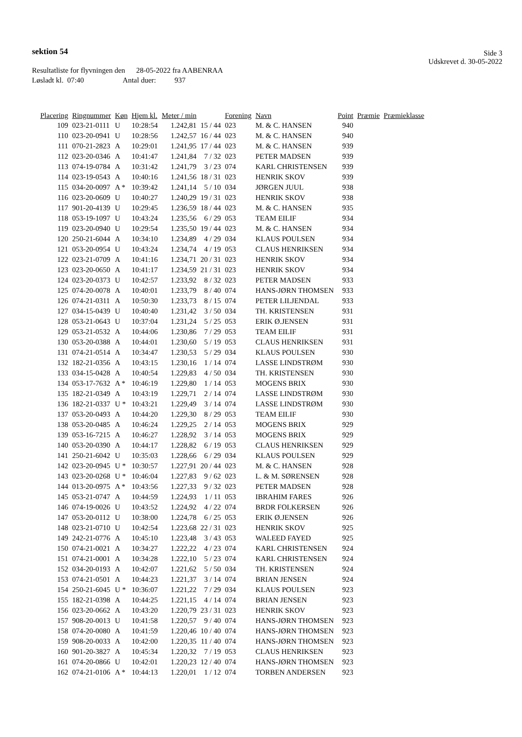sektion 54
Side 3
Udskrevet d. 30-05-2022
Resultatliste for flyvningen den 28-05-2022 fra AABENRAA
Løsladt kl. 07:40 Antal duer: 937
| Placering | Ringnummer | Køn | Hjem kl. | Meter / min | | Forening | Navn | Point | Præmie | Præmieklasse |
| --- | --- | --- | --- | --- | --- | --- | --- | --- | --- | --- |
| 109 | 023-21-0111 | U | 10:28:54 | 1.242,81 | 15 / 44 | 023 | M. & C. HANSEN | 940 | | |
| 110 | 023-20-0941 | U | 10:28:56 | 1.242,57 | 16 / 44 | 023 | M. & C. HANSEN | 940 | | |
| 111 | 070-21-2823 | A | 10:29:01 | 1.241,95 | 17 / 44 | 023 | M. & C. HANSEN | 939 | | |
| 112 | 023-20-0346 | A | 10:41:47 | 1.241,84 | 7 / 32 | 023 | PETER MADSEN | 939 | | |
| 113 | 074-19-0784 | A | 10:31:42 | 1.241,79 | 3 / 23 | 074 | KARL CHRISTENSEN | 939 | | |
| 114 | 023-19-0543 | A | 10:40:16 | 1.241,56 | 18 / 31 | 023 | HENRIK SKOV | 939 | | |
| 115 | 034-20-0097 | A * | 10:39:42 | 1.241,14 | 5 / 10 | 034 | JØRGEN JUUL | 938 | | |
| 116 | 023-20-0609 | U | 10:40:27 | 1.240,29 | 19 / 31 | 023 | HENRIK SKOV | 938 | | |
| 117 | 901-20-4139 | U | 10:29:45 | 1.236,59 | 18 / 44 | 023 | M. & C. HANSEN | 935 | | |
| 118 | 053-19-1097 | U | 10:43:24 | 1.235,56 | 6 / 29 | 053 | TEAM EILIF | 934 | | |
| 119 | 023-20-0940 | U | 10:29:54 | 1.235,50 | 19 / 44 | 023 | M. & C. HANSEN | 934 | | |
| 120 | 250-21-6044 | A | 10:34:10 | 1.234,89 | 4 / 29 | 034 | KLAUS POULSEN | 934 | | |
| 121 | 053-20-0954 | U | 10:43:24 | 1.234,74 | 4 / 19 | 053 | CLAUS HENRIKSEN | 934 | | |
| 122 | 023-21-0709 | A | 10:41:16 | 1.234,71 | 20 / 31 | 023 | HENRIK SKOV | 934 | | |
| 123 | 023-20-0650 | A | 10:41:17 | 1.234,59 | 21 / 31 | 023 | HENRIK SKOV | 934 | | |
| 124 | 023-20-0373 | U | 10:42:57 | 1.233,92 | 8 / 32 | 023 | PETER MADSEN | 933 | | |
| 125 | 074-20-0078 | A | 10:40:01 | 1.233,79 | 8 / 40 | 074 | HANS-JØRN THOMSEN | 933 | | |
| 126 | 074-21-0311 | A | 10:50:30 | 1.233,73 | 8 / 15 | 074 | PETER LILJENDAL | 933 | | |
| 127 | 034-15-0439 | U | 10:40:40 | 1.231,42 | 3 / 50 | 034 | TH. KRISTENSEN | 931 | | |
| 128 | 053-21-0643 | U | 10:37:04 | 1.231,24 | 5 / 25 | 053 | ERIK Ø.JENSEN | 931 | | |
| 129 | 053-21-0532 | A | 10:44:06 | 1.230,86 | 7 / 29 | 053 | TEAM EILIF | 931 | | |
| 130 | 053-20-0388 | A | 10:44:01 | 1.230,60 | 5 / 19 | 053 | CLAUS HENRIKSEN | 931 | | |
| 131 | 074-21-0514 | A | 10:34:47 | 1.230,53 | 5 / 29 | 034 | KLAUS POULSEN | 930 | | |
| 132 | 182-21-0356 | A | 10:43:15 | 1.230,16 | 1 / 14 | 074 | LASSE LINDSTRØM | 930 | | |
| 133 | 034-15-0428 | A | 10:40:54 | 1.229,83 | 4 / 50 | 034 | TH. KRISTENSEN | 930 | | |
| 134 | 053-17-7632 | A * | 10:46:19 | 1.229,80 | 1 / 14 | 053 | MOGENS BRIX | 930 | | |
| 135 | 182-21-0349 | A | 10:43:19 | 1.229,71 | 2 / 14 | 074 | LASSE LINDSTRØM | 930 | | |
| 136 | 182-21-0337 | U * | 10:43:21 | 1.229,49 | 3 / 14 | 074 | LASSE LINDSTRØM | 930 | | |
| 137 | 053-20-0493 | A | 10:44:20 | 1.229,30 | 8 / 29 | 053 | TEAM EILIF | 930 | | |
| 138 | 053-20-0485 | A | 10:46:24 | 1.229,25 | 2 / 14 | 053 | MOGENS BRIX | 929 | | |
| 139 | 053-16-7215 | A | 10:46:27 | 1.228,92 | 3 / 14 | 053 | MOGENS BRIX | 929 | | |
| 140 | 053-20-0390 | A | 10:44:17 | 1.228,82 | 6 / 19 | 053 | CLAUS HENRIKSEN | 929 | | |
| 141 | 250-21-6042 | U | 10:35:03 | 1.228,66 | 6 / 29 | 034 | KLAUS POULSEN | 929 | | |
| 142 | 023-20-0945 | U * | 10:30:57 | 1.227,91 | 20 / 44 | 023 | M. & C. HANSEN | 928 | | |
| 143 | 023-20-0268 | U * | 10:46:04 | 1.227,83 | 9 / 62 | 023 | L. & M. SØRENSEN | 928 | | |
| 144 | 013-20-0975 | A * | 10:43:56 | 1.227,33 | 9 / 32 | 023 | PETER MADSEN | 928 | | |
| 145 | 053-21-0747 | A | 10:44:59 | 1.224,93 | 1 / 11 | 053 | IBRAHIM FARES | 926 | | |
| 146 | 074-19-0026 | U | 10:43:52 | 1.224,92 | 4 / 22 | 074 | BRDR FOLKERSEN | 926 | | |
| 147 | 053-20-0112 | U | 10:38:00 | 1.224,78 | 6 / 25 | 053 | ERIK Ø.JENSEN | 926 | | |
| 148 | 023-21-0710 | U | 10:42:54 | 1.223,68 | 22 / 31 | 023 | HENRIK SKOV | 925 | | |
| 149 | 242-21-0776 | A | 10:45:10 | 1.223,48 | 3 / 43 | 053 | WALEED FAYED | 925 | | |
| 150 | 074-21-0021 | A | 10:34:27 | 1.222,22 | 4 / 23 | 074 | KARL CHRISTENSEN | 924 | | |
| 151 | 074-21-0001 | A | 10:34:28 | 1.222,10 | 5 / 23 | 074 | KARL CHRISTENSEN | 924 | | |
| 152 | 034-20-0193 | A | 10:42:07 | 1.221,62 | 5 / 50 | 034 | TH. KRISTENSEN | 924 | | |
| 153 | 074-21-0501 | A | 10:44:23 | 1.221,37 | 3 / 14 | 074 | BRIAN JENSEN | 924 | | |
| 154 | 250-21-6045 | U * | 10:36:07 | 1.221,22 | 7 / 29 | 034 | KLAUS POULSEN | 923 | | |
| 155 | 182-21-0398 | A | 10:44:25 | 1.221,15 | 4 / 14 | 074 | BRIAN JENSEN | 923 | | |
| 156 | 023-20-0662 | A | 10:43:20 | 1.220,79 | 23 / 31 | 023 | HENRIK SKOV | 923 | | |
| 157 | 908-20-0013 | U | 10:41:58 | 1.220,57 | 9 / 40 | 074 | HANS-JØRN THOMSEN | 923 | | |
| 158 | 074-20-0080 | A | 10:41:59 | 1.220,46 | 10 / 40 | 074 | HANS-JØRN THOMSEN | 923 | | |
| 159 | 908-20-0033 | A | 10:42:00 | 1.220,35 | 11 / 40 | 074 | HANS-JØRN THOMSEN | 923 | | |
| 160 | 901-20-3827 | A | 10:45:34 | 1.220,32 | 7 / 19 | 053 | CLAUS HENRIKSEN | 923 | | |
| 161 | 074-20-0866 | U | 10:42:01 | 1.220,23 | 12 / 40 | 074 | HANS-JØRN THOMSEN | 923 | | |
| 162 | 074-21-0106 | A * | 10:44:13 | 1.220,01 | 1 / 12 | 074 | TORBEN ANDERSEN | 923 | | |